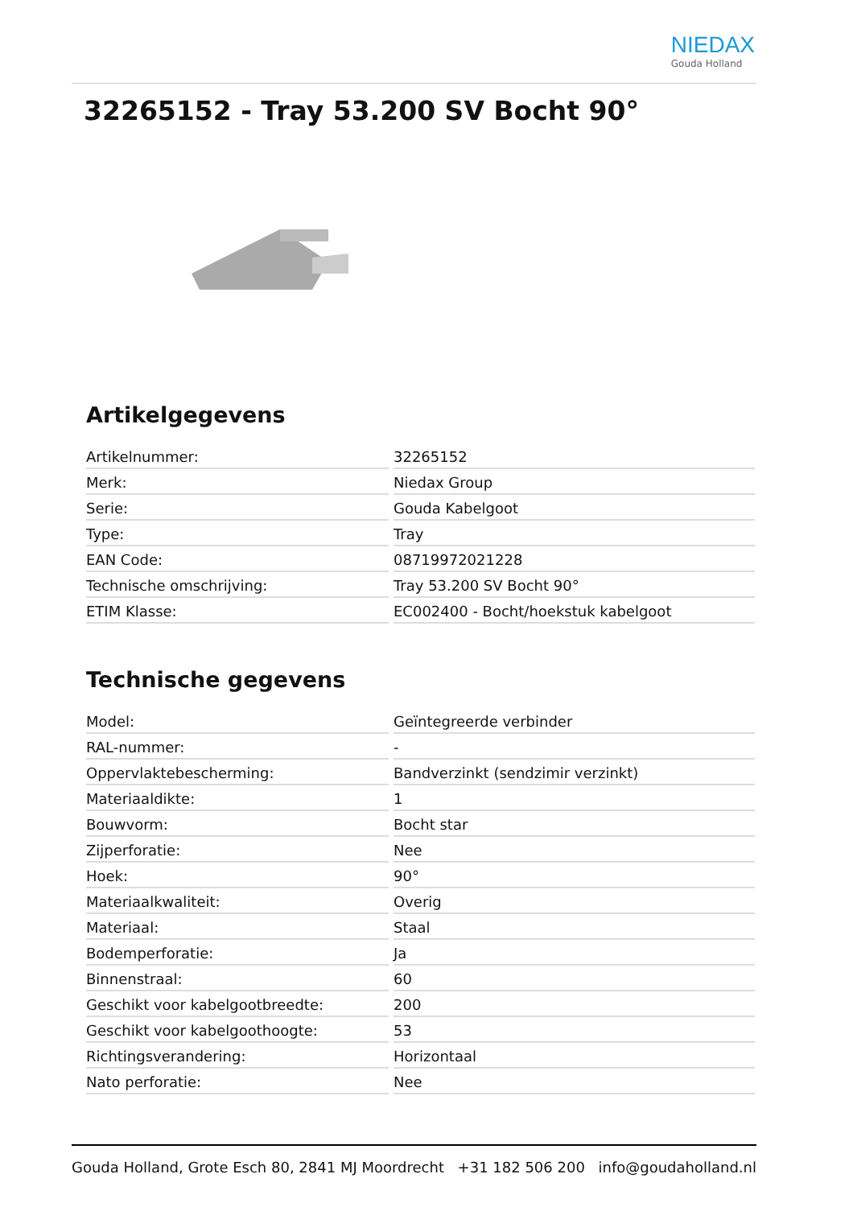NIEDAX
Gouda Holland
32265152 - Tray 53.200 SV Bocht 90°
Artikelgegevens
| Artikelnummer: | 32265152 |
| Merk: | Niedax Group |
| Serie: | Gouda Kabelgoot |
| Type: | Tray |
| EAN Code: | 08719972021228 |
| Technische omschrijving: | Tray 53.200 SV Bocht 90° |
| ETIM Klasse: | EC002400 - Bocht/hoekstuk kabelgoot |
Technische gegevens
| Model: | Geïntegreerde verbinder |
| RAL-nummer: | - |
| Oppervlaktebescherming: | Bandverzinkt (sendzimir verzinkt) |
| Materiaaldikte: | 1 |
| Bouwvorm: | Bocht star |
| Zijperforatie: | Nee |
| Hoek: | 90° |
| Materiaalkwaliteit: | Overig |
| Materiaal: | Staal |
| Bodemperforatie: | Ja |
| Binnenstraal: | 60 |
| Geschikt voor kabelgootbreedte: | 200 |
| Geschikt voor kabelgoothoogte: | 53 |
| Richtingsverandering: | Horizontaal |
| Nato perforatie: | Nee |
Gouda Holland, Grote Esch 80, 2841 MJ Moordrecht +31 182 506 200 info@goudaholland.nl